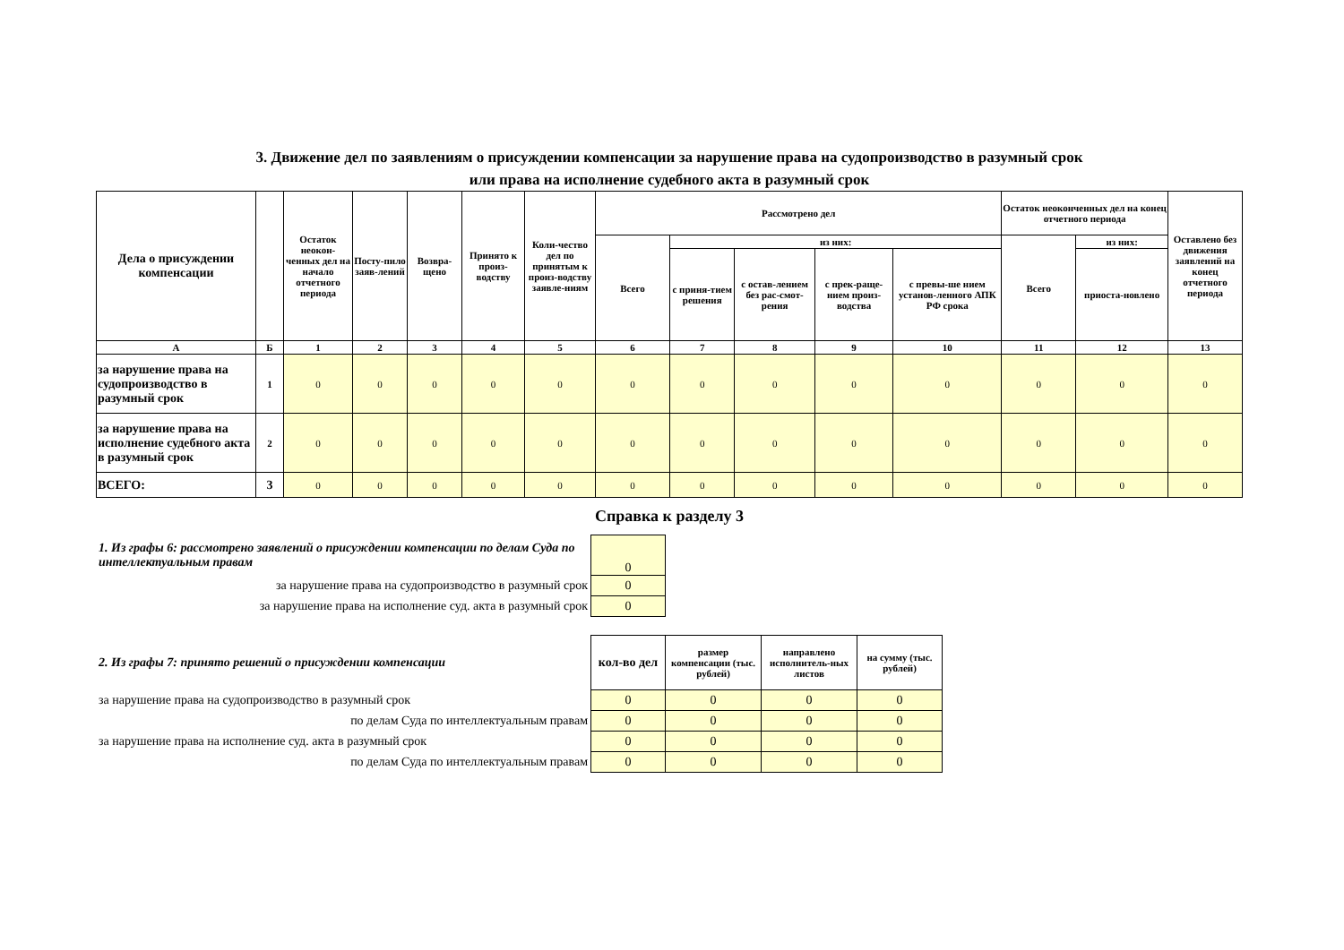3. Движение дел по заявлениям о присуждении компенсации за нарушение права на судопроизводство в разумный срок
или права на исполнение судебного акта в разумный срок
| Дела о присуждении компенсации | | Остаток неокон-ченных дел на начало отчетного периода | Посту-пило заяв-лений | Возвра-щено | Принято к произ-водству | Коли-чество дел по принятым к произ-водству заявле-ниям | Рассмотрено дел | | | | | Остаток неоконченных дел на конец отчетного периода | | Оставлено без движения заявлений на конец отчетного периода |
| --- | --- | --- | --- | --- | --- | --- | --- | --- | --- | --- | --- | --- | --- | --- |
| | | | | | | | Всего | из них: | | | | Всего | из них: | |
| | | | | | | | | с приня-тием решения | с остав-лением без рас-смот-рения | с прек-раще-нием произ-водства | с превы-ше нием установ-ленного АПК РФ срока | | приоста-новлено | |
| А | Б | 1 | 2 | 3 | 4 | 5 | 6 | 7 | 8 | 9 | 10 | 11 | 12 | 13 |
| за нарушение права на судопроизводство в разумный срок | 1 | 0 | 0 | 0 | 0 | 0 | 0 | 0 | 0 | 0 | 0 | 0 | 0 | 0 |
| за нарушение права на исполнение судебного акта в разумный срок | 2 | 0 | 0 | 0 | 0 | 0 | 0 | 0 | 0 | 0 | 0 | 0 | 0 | 0 |
| ВСЕГО: | 3 | 0 | 0 | 0 | 0 | 0 | 0 | 0 | 0 | 0 | 0 | 0 | 0 | 0 |
Справка к разделу 3
| 1. Из графы 6: рассмотрено заявлений о присуждении компенсации по делам Суда по интеллектуальным правам | 0 |
| за нарушение права на судопроизводство в разумный срок | 0 |
| за нарушение права на исполнение суд. акта в разумный срок | 0 |
| 2. Из графы 7: принято решений о присуждении компенсации | кол-во дел | размер компенсации (тыс. рублей) | направлено исполнитель-ных листов | на сумму (тыс. рублей) |
| за нарушение права на судопроизводство в разумный срок | 0 | 0 | 0 | 0 |
| по делам Суда по интеллектуальным правам | 0 | 0 | 0 | 0 |
| за нарушение права на исполнение суд. акта в разумный срок | 0 | 0 | 0 | 0 |
| по делам Суда по интеллектуальным правам | 0 | 0 | 0 | 0 |